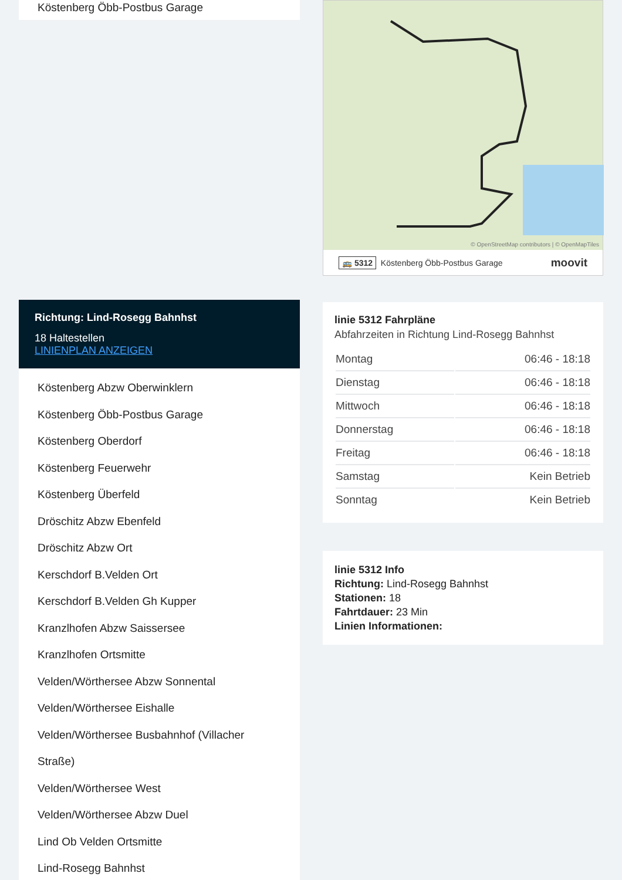Köstenberg Öbb-Postbus Garage
Richtung: Lind-Rosegg Bahnhst
18 Haltestellen
LINIENPLAN ANZEIGEN
Köstenberg Abzw Oberwinklern
Köstenberg Öbb-Postbus Garage
Köstenberg Oberdorf
Köstenberg Feuerwehr
Köstenberg Überfeld
Dröschitz Abzw Ebenfeld
Dröschitz Abzw Ort
Kerschdorf B.Velden Ort
Kerschdorf B.Velden Gh Kupper
Kranzlhofen Abzw Saissersee
Kranzlhofen Ortsmitte
Velden/Wörthersee Abzw Sonnental
Velden/Wörthersee Eishalle
Velden/Wörthersee Busbahnhof (Villacher Straße)
Velden/Wörthersee West
Velden/Wörthersee Abzw Duel
Lind Ob Velden Ortsmitte
Lind-Rosegg Bahnhst
© OpenStreetMap contributors | © OpenMapTiles
🚌 5312 Köstenberg Öbb-Postbus Garage moovit
linie 5312 Fahrpläne
Abfahrzeiten in Richtung Lind-Rosegg Bahnhst
| Montag | 06:46 - 18:18 |
| Dienstag | 06:46 - 18:18 |
| Mittwoch | 06:46 - 18:18 |
| Donnerstag | 06:46 - 18:18 |
| Freitag | 06:46 - 18:18 |
| Samstag | Kein Betrieb |
| Sonntag | Kein Betrieb |
linie 5312 Info
Richtung: Lind-Rosegg Bahnhst
Stationen: 18
Fahrtdauer: 23 Min
Linien Informationen: